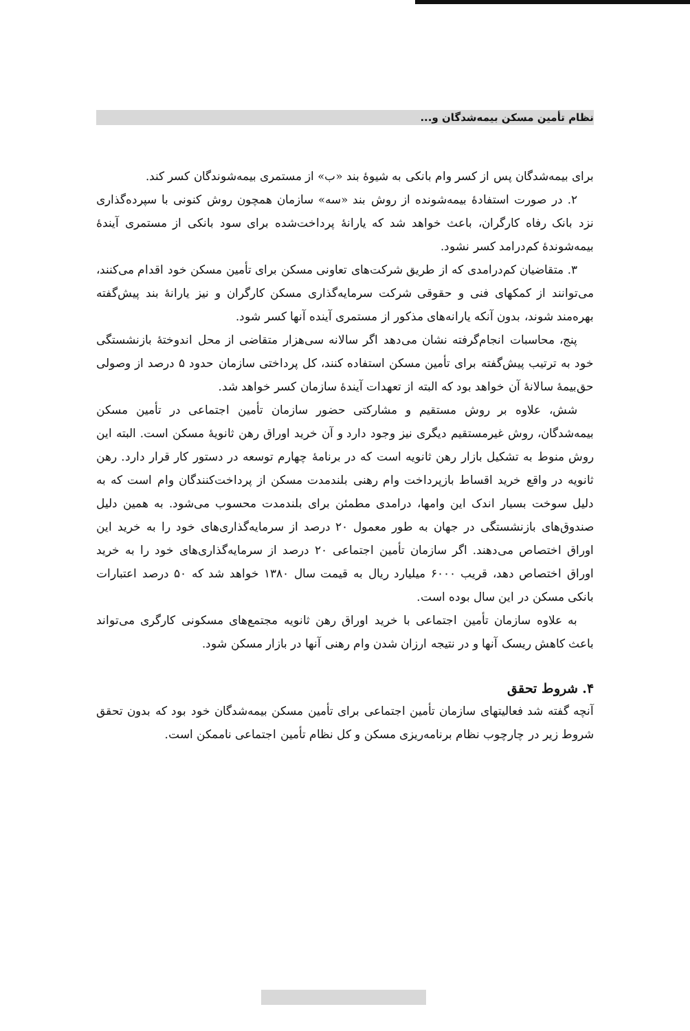نظام تأمین مسکن بیمه‌شدگان و...
برای بیمه‌شدگان پس از کسر وام بانکی به شیوهٔ بند «ب» از مستمری بیمه‌شوندگان کسر کند.
۲. در صورت استفادهٔ بیمه‌شونده از روش بند «سه» سازمان همچون روش کنونی با سپرده‌گذاری نزد بانک رفاه کارگران، باعث خواهد شد که یارانهٔ پرداخت‌شده برای سود بانکی از مستمری آیندهٔ بیمه‌شوندهٔ کم‌درامد کسر نشود.
۳. متقاضیان کم‌درامدی که از طریق شرکت‌های تعاونی مسکن برای تأمین مسکن خود اقدام می‌کنند، می‌توانند از کمکهای فنی و حقوقی شرکت سرمایه‌گذاری مسکن کارگران و نیز یارانهٔ بند پیش‌گفته بهره‌مند شوند، بدون آنکه یارانه‌های مذکور از مستمری آینده آنها کسر شود.
پنج، محاسبات انجام‌گرفته نشان می‌دهد اگر سالانه سی‌هزار متقاضی از محل اندوختهٔ بازنشستگی خود به ترتیب پیش‌گفته برای تأمین مسکن استفاده کنند، کل پرداختی سازمان حدود ۵ درصد از وصولی حق‌بیمهٔ سالانهٔ آن خواهد بود که البته از تعهدات آیندهٔ سازمان کسر خواهد شد.
شش، علاوه بر روش مستقیم و مشارکتی حضور سازمان تأمین اجتماعی در تأمین مسکن بیمه‌شدگان، روش غیرمستقیم دیگری نیز وجود دارد و آن خرید اوراق رهن ثانویهٔ مسکن است. البته این روش منوط به تشکیل بازار رهن ثانویه است که در برنامهٔ چهارم توسعه در دستور کار قرار دارد. رهن ثانویه در واقع خرید اقساط بازپرداخت وام رهنی بلندمدت مسکن از پرداخت‌کنندگان وام است که به دلیل سوخت بسیار اندک این وامها، درامدی مطمئن برای بلندمدت محسوب می‌شود. به همین دلیل صندوق‌های بازنشستگی در جهان به طور معمول ۲۰ درصد از سرمایه‌گذاری‌های خود را به خرید این اوراق اختصاص می‌دهند. اگر سازمان تأمین اجتماعی ۲۰ درصد از سرمایه‌گذاری‌های خود را به خرید اوراق اختصاص دهد، قریب ۶۰۰۰ میلیارد ریال به قیمت سال ۱۳۸۰ خواهد شد که ۵۰ درصد اعتبارات بانکی مسکن در این سال بوده است.
به علاوه سازمان تأمین اجتماعی با خرید اوراق رهن ثانویه مجتمع‌های مسکونی کارگری می‌تواند باعث کاهش ریسک آنها و در نتیجه ارزان شدن وام رهنی آنها در بازار مسکن شود.
۴. شروط تحقق
آنچه گفته شد فعالیتهای سازمان تأمین اجتماعی برای تأمین مسکن بیمه‌شدگان خود بود که بدون تحقق شروط زیر در چارچوب نظام برنامه‌ریزی مسکن و کل نظام تأمین اجتماعی ناممکن است.